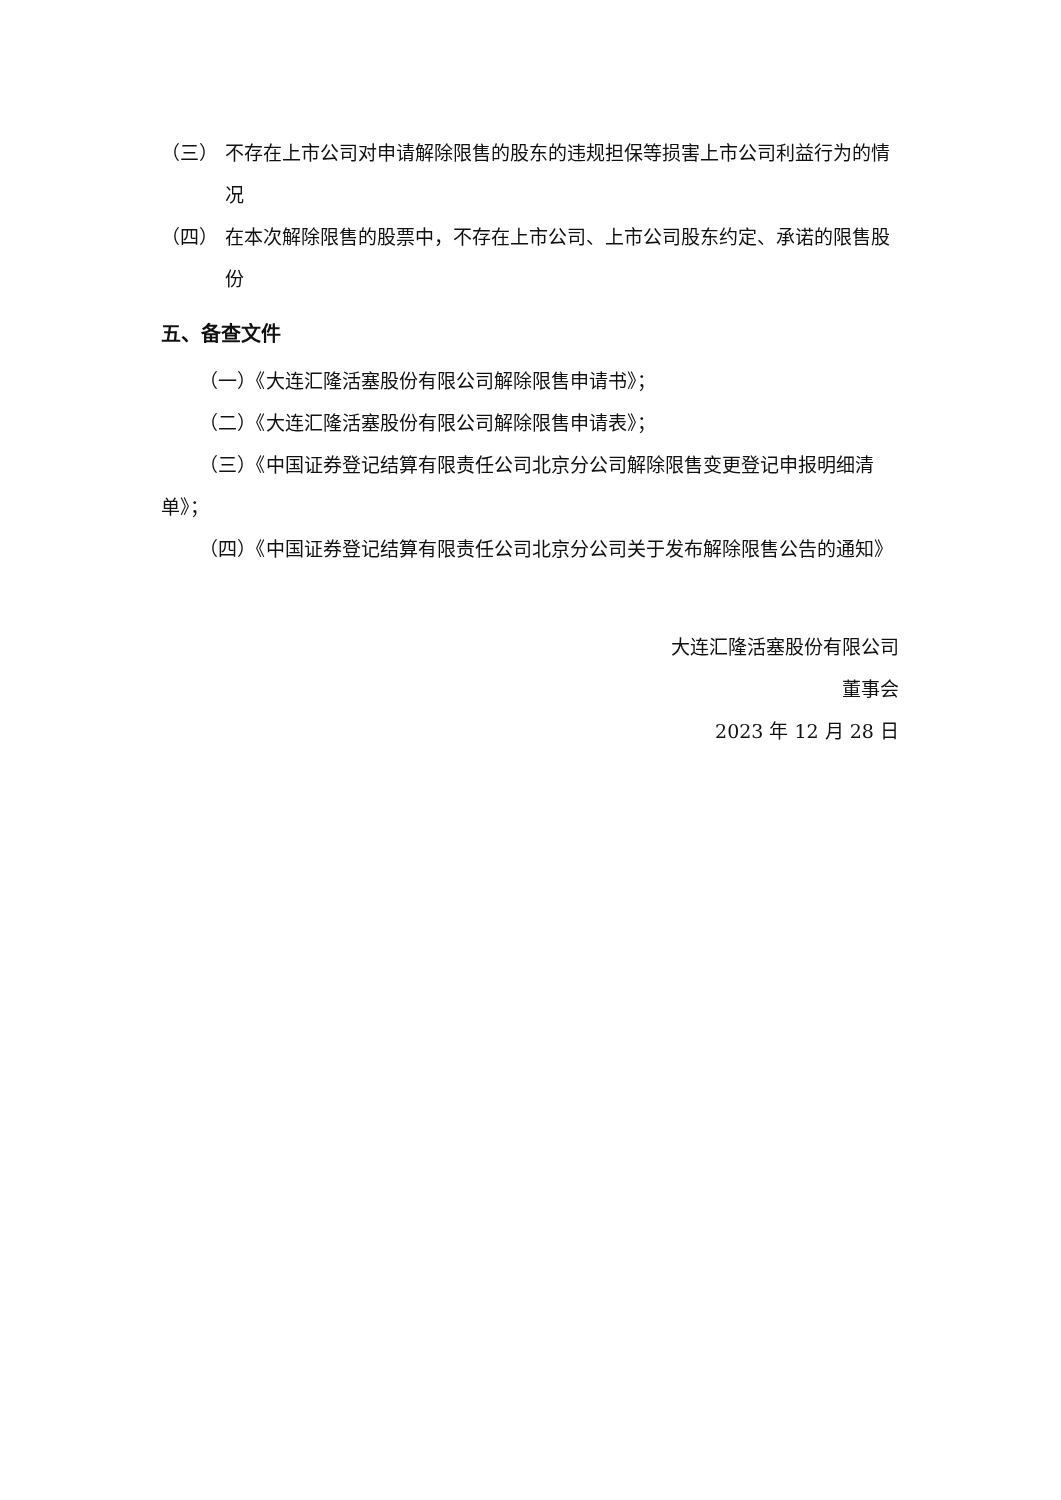（三） 不存在上市公司对申请解除限售的股东的违规担保等损害上市公司利益行为的情况
（四） 在本次解除限售的股票中，不存在上市公司、上市公司股东约定、承诺的限售股份
五、备查文件
（一）《大连汇隆活塞股份有限公司解除限售申请书》；
（二）《大连汇隆活塞股份有限公司解除限售申请表》；
（三）《中国证券登记结算有限责任公司北京分公司解除限售变更登记申报明细清单》；
（四）《中国证券登记结算有限责任公司北京分公司关于发布解除限售公告的通知》
大连汇隆活塞股份有限公司
董事会
2023 年 12 月 28 日